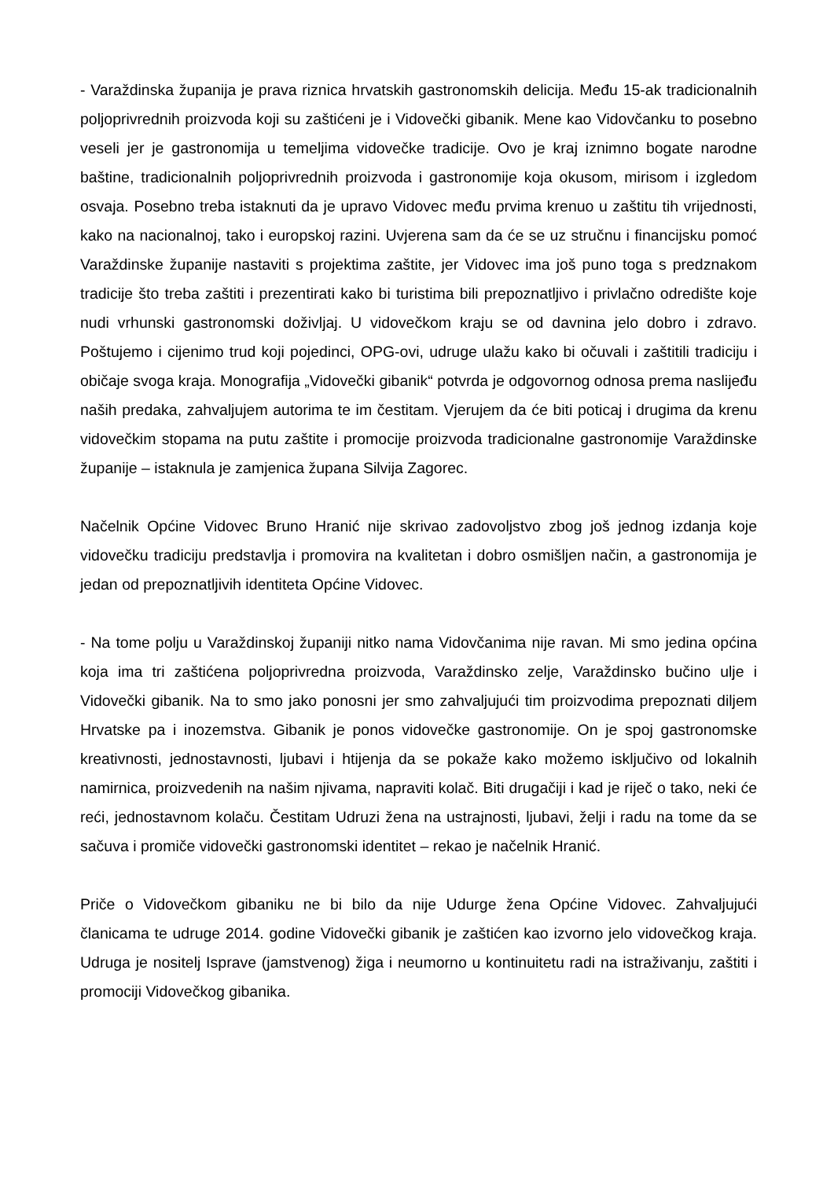- Varaždinska županija je prava riznica hrvatskih gastronomskih delicija. Među 15-ak tradicionalnih poljoprivrednih proizvoda koji su zaštićeni je i Vidovečki gibanik. Mene kao Vidovčanku to posebno veseli jer je gastronomija u temeljima vidovečke tradicije. Ovo je kraj iznimno bogate narodne baštine, tradicionalnih poljoprivrednih proizvoda i gastronomije koja okusom, mirisom i izgledom osvaja. Posebno treba istaknuti da je upravo Vidovec među prvima krenuo u zaštitu tih vrijednosti, kako na nacionalnoj, tako i europskoj razini. Uvjerena sam da će se uz stručnu i financijsku pomoć Varaždinske županije nastaviti s projektima zaštite, jer Vidovec ima još puno toga s predznakom tradicije što treba zaštiti i prezentirati kako bi turistima bili prepoznatljivo i privlačno odredište koje nudi vrhunski gastronomski doživljaj. U vidovečkom kraju se od davnina jelo dobro i zdravo. Poštujemo i cijenimo trud koji pojedinci, OPG-ovi, udruge ulažu kako bi očuvali i zaštitili tradiciju i običaje svoga kraja. Monografija „Vidovečki gibanik“ potvrda je odgovornog odnosa prema naslijeđu naših predaka, zahvaljujem autorima te im čestitam. Vjerujem da će biti poticaj i drugima da krenu vidovečkim stopama na putu zaštite i promocije proizvoda tradicionalne gastronomije Varaždinske županije – istaknula je zamjenica župana Silvija Zagorec.
Načelnik Općine Vidovec Bruno Hranić nije skrivao zadovoljstvo zbog još jednog izdanja koje vidovečku tradiciju predstavlja i promovira na kvalitetan i dobro osmišljen način, a gastronomija je jedan od prepoznatljivih identiteta Općine Vidovec.
- Na tome polju u Varaždinskoj županiji nitko nama Vidovčanima nije ravan. Mi smo jedina općina koja ima tri zaštićena poljoprivredna proizvoda, Varaždinsko zelje, Varaždinsko bučino ulje i Vidovečki gibanik. Na to smo jako ponosni jer smo zahvaljujući tim proizvodima prepoznati diljem Hrvatske pa i inozemstva. Gibanik je ponos vidovečke gastronomije. On je spoj gastronomske kreativnosti, jednostavnosti, ljubavi i htijenja da se pokaže kako možemo isključivo od lokalnih namirnica, proizvedenih na našim njivama, napraviti kolač. Biti drugačiji i kad je riječ o tako, neki će reći, jednostavnom kolaču. Čestitam Udruzi žena na ustrajnosti, ljubavi, želji i radu na tome da se sačuva i promiče vidovečki gastronomski identitet – rekao je načelnik Hranić.
Priče o Vidovečkom gibaniku ne bi bilo da nije Udurge žena Općine Vidovec. Zahvaljujući članicama te udruge 2014. godine Vidovečki gibanik je zaštićen kao izvorno jelo vidovečkog kraja. Udruga je nositelj Isprave (jamstvenog) žiga i neumorno u kontinuitetu radi na istraživanju, zaštiti i promociji Vidovečkog gibanika.